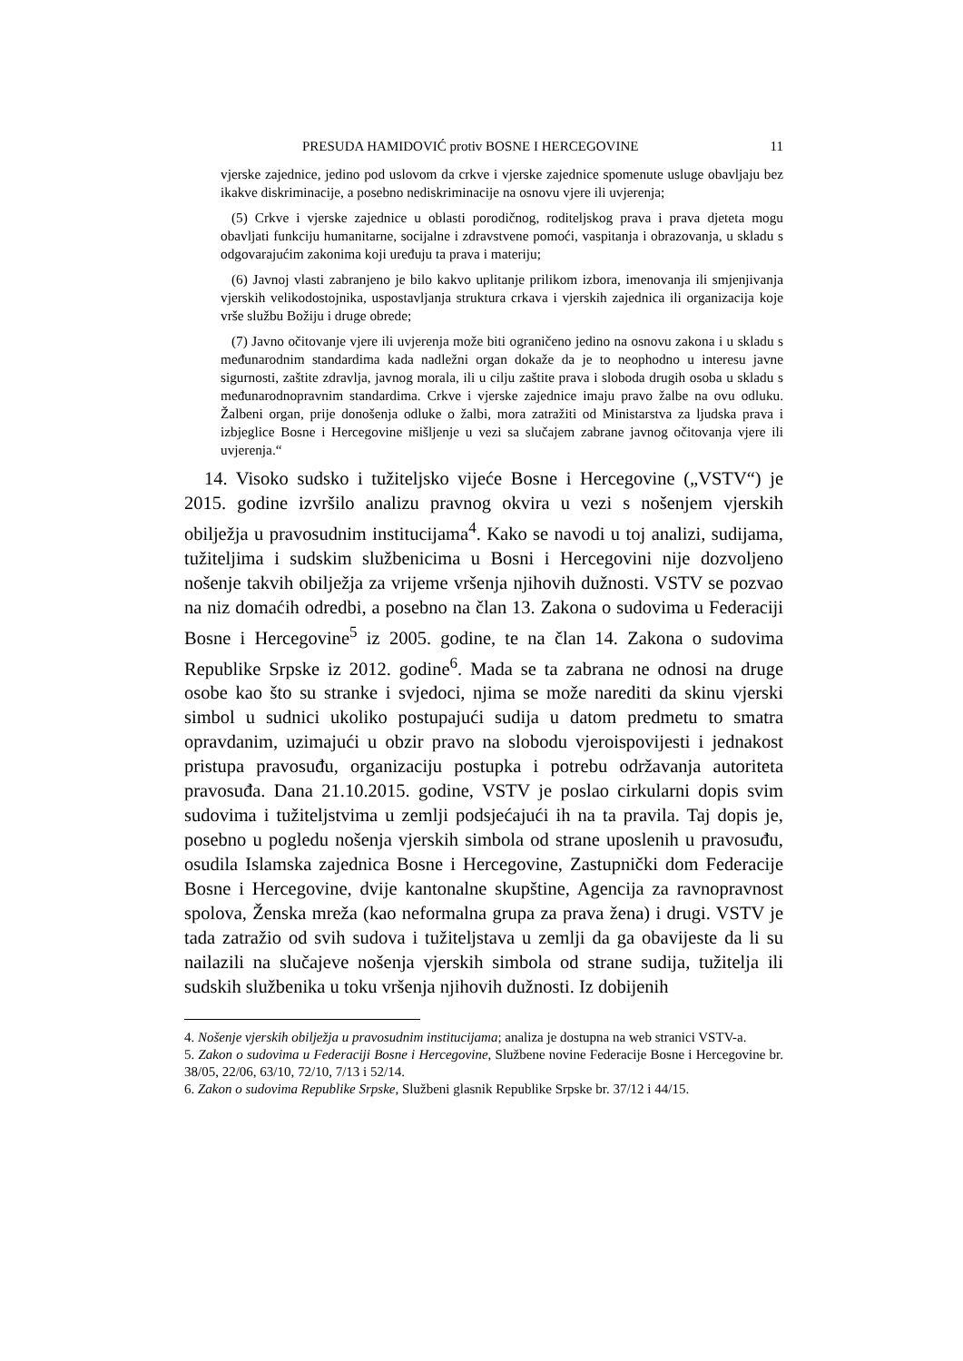PRESUDA HAMIDOVIĆ protiv BOSNE I HERCEGOVINE 11
vjerske zajednice, jedino pod uslovom da crkve i vjerske zajednice spomenute usluge obavljaju bez ikakve diskriminacije, a posebno nediskriminacije na osnovu vjere ili uvjerenja;
(5) Crkve i vjerske zajednice u oblasti porodičnog, roditeljskog prava i prava djeteta mogu obavljati funkciju humanitarne, socijalne i zdravstvene pomoći, vaspitanja i obrazovanja, u skladu s odgovarajućim zakonima koji uređuju ta prava i materiju;
(6) Javnoj vlasti zabranjeno je bilo kakvo uplitanje prilikom izbora, imenovanja ili smjenjivanja vjerskih velikodostojnika, uspostavljanja struktura crkava i vjerskih zajednica ili organizacija koje vrše službu Božiju i druge obrede;
(7) Javno očitovanje vjere ili uvjerenja može biti ograničeno jedino na osnovu zakona i u skladu s međunarodnim standardima kada nadležni organ dokaže da je to neophodno u interesu javne sigurnosti, zaštite zdravlja, javnog morala, ili u cilju zaštite prava i sloboda drugih osoba u skladu s međunarodnopravnim standardima. Crkve i vjerske zajednice imaju pravo žalbe na ovu odluku. Žalbeni organ, prije donošenja odluke o žalbi, mora zatražiti od Ministarstva za ljudska prava i izbjeglice Bosne i Hercegovine mišljenje u vezi sa slučajem zabrane javnog očitovanja vjere ili uvjerenja.“
14. Visoko sudsko i tužiteljsko vijeće Bosne i Hercegovine („VSTV“) je 2015. godine izvršilo analizu pravnog okvira u vezi s nošenjem vjerskih obilježja u pravosudnim institucijama<sup>4</sup>. Kako se navodi u toj analizi, sudijama, tužiteljima i sudskim službenicima u Bosni i Hercegovini nije dozvoljeno nošenje takvih obilježja za vrijeme vršenja njihovih dužnosti. VSTV se pozvao na niz domaćih odredbi, a posebno na član 13. Zakona o sudovima u Federaciji Bosne i Hercegovine<sup>5</sup> iz 2005. godine, te na član 14. Zakona o sudovima Republike Srpske iz 2012. godine<sup>6</sup>. Mada se ta zabrana ne odnosi na druge osobe kao što su stranke i svjedoci, njima se može narediti da skinu vjerski simbol u sudnici ukoliko postupajući sudija u datom predmetu to smatra opravdanim, uzimajući u obzir pravo na slobodu vjeroispovijesti i jednakost pristupa pravosuđu, organizaciju postupka i potrebu održavanja autoriteta pravosuđa. Dana 21.10.2015. godine, VSTV je poslao cirkularni dopis svim sudovima i tužiteljstvima u zemlji podsjećajući ih na ta pravila. Taj dopis je, posebno u pogledu nošenja vjerskih simbola od strane uposlenih u pravosuđu, osudila Islamska zajednica Bosne i Hercegovine, Zastupnički dom Federacije Bosne i Hercegovine, dvije kantonalne skupštine, Agencija za ravnopravnost spolova, Ženska mreža (kao neformalna grupa za prava žena) i drugi. VSTV je tada zatražio od svih sudova i tužiteljstava u zemlji da ga obavijeste da li su nailazili na slučajeve nošenja vjerskih simbola od strane sudija, tužitelja ili sudskih službenika u toku vršenja njihovih dužnosti. Iz dobijenih
4. Nošenje vjerskih obilježja u pravosudnim institucijama; analiza je dostupna na web stranici VSTV-a.
5. Zakon o sudovima u Federaciji Bosne i Hercegovine, Službene novine Federacije Bosne i Hercegovine br. 38/05, 22/06, 63/10, 72/10, 7/13 i 52/14.
6. Zakon o sudovima Republike Srpske, Službeni glasnik Republike Srpske br. 37/12 i 44/15.